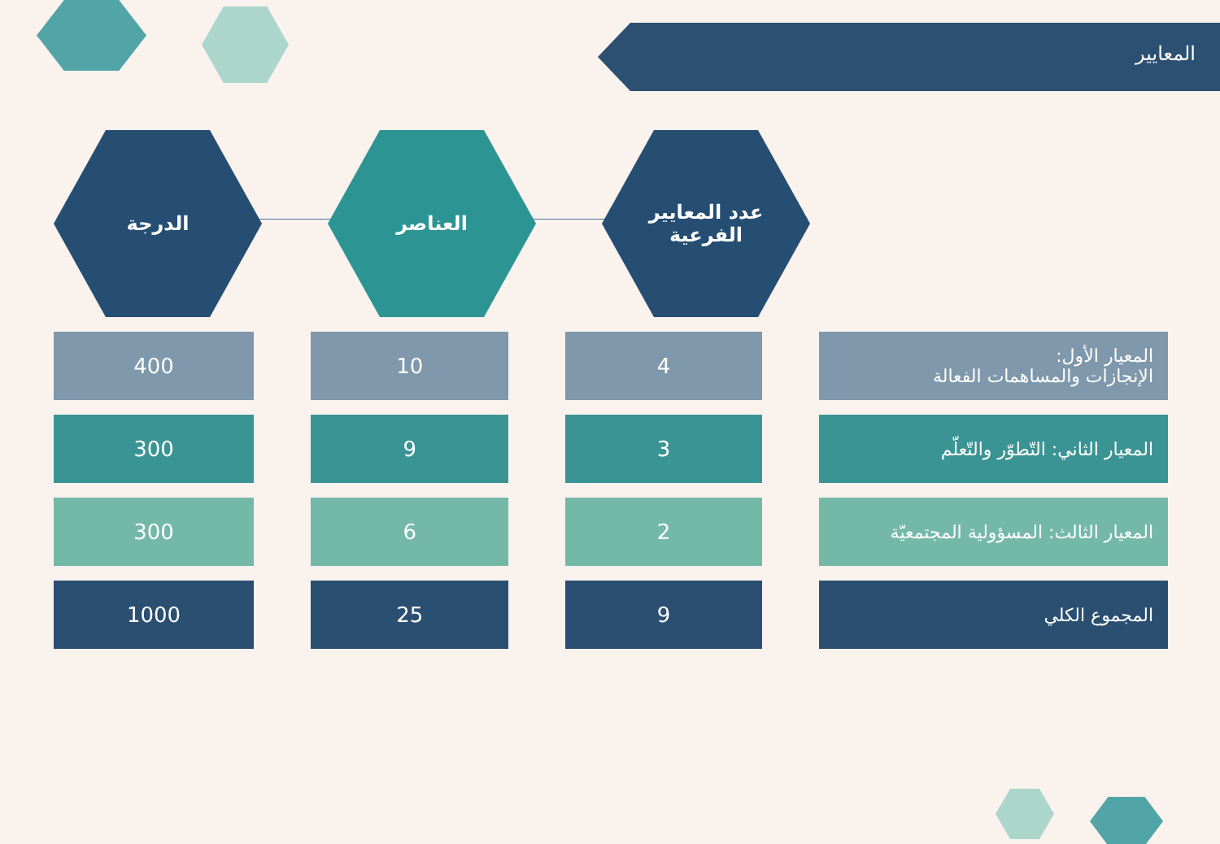المعايير
عدد المعايير
الفرعية
العناصر الدرجة
| المعيار الأول: الإنجازات والمساهمات الفعالة | 4 | 10 | 400 |
| المعيار الثاني: التّطوّر والتّعلّم | 3 | 9 | 300 |
| المعيار الثالث: المسؤولية المجتمعيّة | 2 | 6 | 300 |
| المجموع الكلي | 9 | 25 | 1000 |